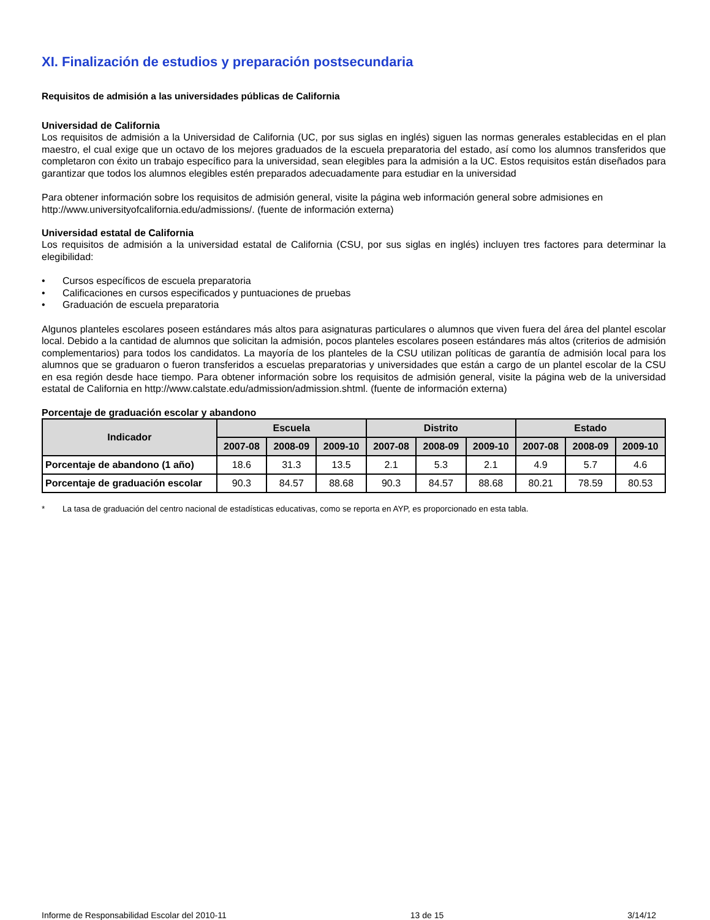XI. Finalización de estudios y preparación postsecundaria
Requisitos de admisión a las universidades públicas de California
Universidad de California
Los requisitos de admisión a la Universidad de California (UC, por sus siglas en inglés) siguen las normas generales establecidas en el plan maestro, el cual exige que un octavo de los mejores graduados de la escuela preparatoria del estado, así como los alumnos transferidos que completaron con éxito un trabajo específico para la universidad, sean elegibles para la admisión a la UC. Estos requisitos están diseñados para garantizar que todos los alumnos elegibles estén preparados adecuadamente para estudiar en la universidad
Para obtener información sobre los requisitos de admisión general, visite la página web información general sobre admisiones en http://www.universityofcalifornia.edu/admissions/. (fuente de información externa)
Universidad estatal de California
Los requisitos de admisión a la universidad estatal de California (CSU, por sus siglas en inglés) incluyen tres factores para determinar la elegibilidad:
• Cursos específicos de escuela preparatoria
• Calificaciones en cursos especificados y puntuaciones de pruebas
• Graduación de escuela preparatoria
Algunos planteles escolares poseen estándares más altos para asignaturas particulares o alumnos que viven fuera del área del plantel escolar local. Debido a la cantidad de alumnos que solicitan la admisión, pocos planteles escolares poseen estándares más altos (criterios de admisión complementarios) para todos los candidatos. La mayoría de los planteles de la CSU utilizan políticas de garantía de admisión local para los alumnos que se graduaron o fueron transferidos a escuelas preparatorias y universidades que están a cargo de un plantel escolar de la CSU en esa región desde hace tiempo. Para obtener información sobre los requisitos de admisión general, visite la página web de la universidad estatal de California en http://www.calstate.edu/admission/admission.shtml. (fuente de información externa)
Porcentaje de graduación escolar y abandono
| Indicador | Escuela | | | Distrito | | | Estado | | |
| --- | --- | --- | --- | --- | --- | --- | --- | --- | --- |
| | 2007-08 | 2008-09 | 2009-10 | 2007-08 | 2008-09 | 2009-10 | 2007-08 | 2008-09 | 2009-10 |
| Porcentaje de abandono (1 año) | 18.6 | 31.3 | 13.5 | 2.1 | 5.3 | 2.1 | 4.9 | 5.7 | 4.6 |
| Porcentaje de graduación escolar | 90.3 | 84.57 | 88.68 | 90.3 | 84.57 | 88.68 | 80.21 | 78.59 | 80.53 |
* La tasa de graduación del centro nacional de estadísticas educativas, como se reporta en AYP, es proporcionado en esta tabla.
Informe de Responsabilidad Escolar del 2010-11 13 de 15 3/14/12